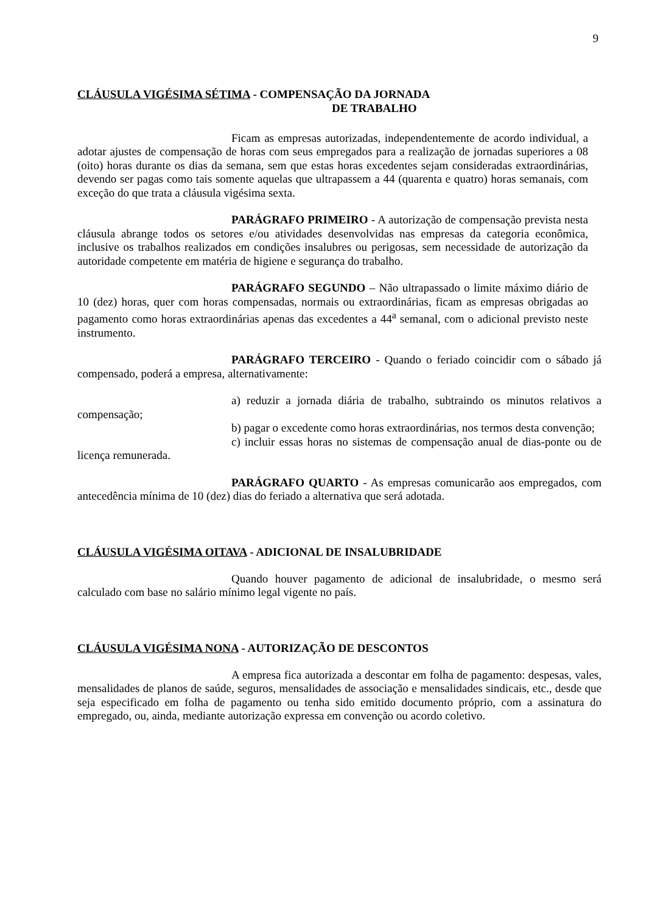9
CLÁUSULA VIGÉSIMA SÉTIMA - COMPENSAÇÃO DA JORNADA
DE TRABALHO
Ficam as empresas autorizadas, independentemente de acordo individual, a adotar ajustes de compensação de horas com seus empregados para a realização de jornadas superiores a 08 (oito) horas durante os dias da semana, sem que estas horas excedentes sejam consideradas extraordinárias, devendo ser pagas como tais somente aquelas que ultrapassem a 44 (quarenta e quatro) horas semanais, com exceção do que trata a cláusula vigésima sexta.
PARÁGRAFO PRIMEIRO - A autorização de compensação prevista nesta cláusula abrange todos os setores e/ou atividades desenvolvidas nas empresas da categoria econômica, inclusive os trabalhos realizados em condições insalubres ou perigosas, sem necessidade de autorização da autoridade competente em matéria de higiene e segurança do trabalho.
PARÁGRAFO SEGUNDO – Não ultrapassado o limite máximo diário de 10 (dez) horas, quer com horas compensadas, normais ou extraordinárias, ficam as empresas obrigadas ao pagamento como horas extraordinárias apenas das excedentes a 44<sup>a</sup> semanal, com o adicional previsto neste instrumento.
PARÁGRAFO TERCEIRO - Quando o feriado coincidir com o sábado já compensado, poderá a empresa, alternativamente:
a) reduzir a jornada diária de trabalho, subtraindo os minutos relativos a compensação;
b) pagar o excedente como horas extraordinárias, nos termos desta convenção;
c) incluir essas horas no sistemas de compensação anual de dias-ponte ou de licença remunerada.
PARÁGRAFO QUARTO - As empresas comunicarão aos empregados, com antecedência mínima de 10 (dez) dias do feriado a alternativa que será adotada.
CLÁUSULA VIGÉSIMA OITAVA - ADICIONAL DE INSALUBRIDADE
Quando houver pagamento de adicional de insalubridade, o mesmo será calculado com base no salário mínimo legal vigente no país.
CLÁUSULA VIGÉSIMA NONA - AUTORIZAÇÃO DE DESCONTOS
A empresa fica autorizada a descontar em folha de pagamento: despesas, vales, mensalidades de planos de saúde, seguros, mensalidades de associação e mensalidades sindicais, etc., desde que seja especificado em folha de pagamento ou tenha sido emitido documento próprio, com a assinatura do empregado, ou, ainda, mediante autorização expressa em convenção ou acordo coletivo.